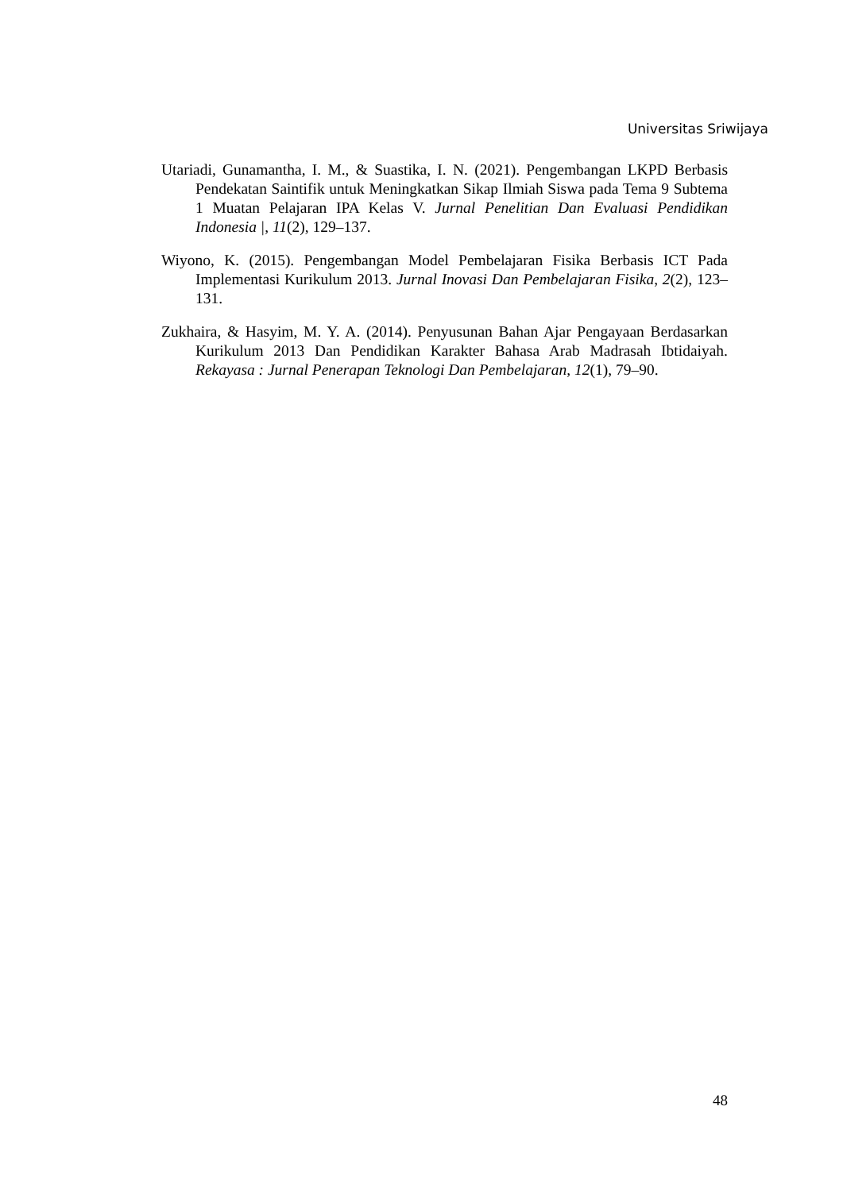Universitas Sriwijaya
Utariadi, Gunamantha, I. M., & Suastika, I. N. (2021). Pengembangan LKPD Berbasis Pendekatan Saintifik untuk Meningkatkan Sikap Ilmiah Siswa pada Tema 9 Subtema 1 Muatan Pelajaran IPA Kelas V. Jurnal Penelitian Dan Evaluasi Pendidikan Indonesia |, 11(2), 129–137.
Wiyono, K. (2015). Pengembangan Model Pembelajaran Fisika Berbasis ICT Pada Implementasi Kurikulum 2013. Jurnal Inovasi Dan Pembelajaran Fisika, 2(2), 123–131.
Zukhaira, & Hasyim, M. Y. A. (2014). Penyusunan Bahan Ajar Pengayaan Berdasarkan Kurikulum 2013 Dan Pendidikan Karakter Bahasa Arab Madrasah Ibtidaiyah. Rekayasa : Jurnal Penerapan Teknologi Dan Pembelajaran, 12(1), 79–90.
48